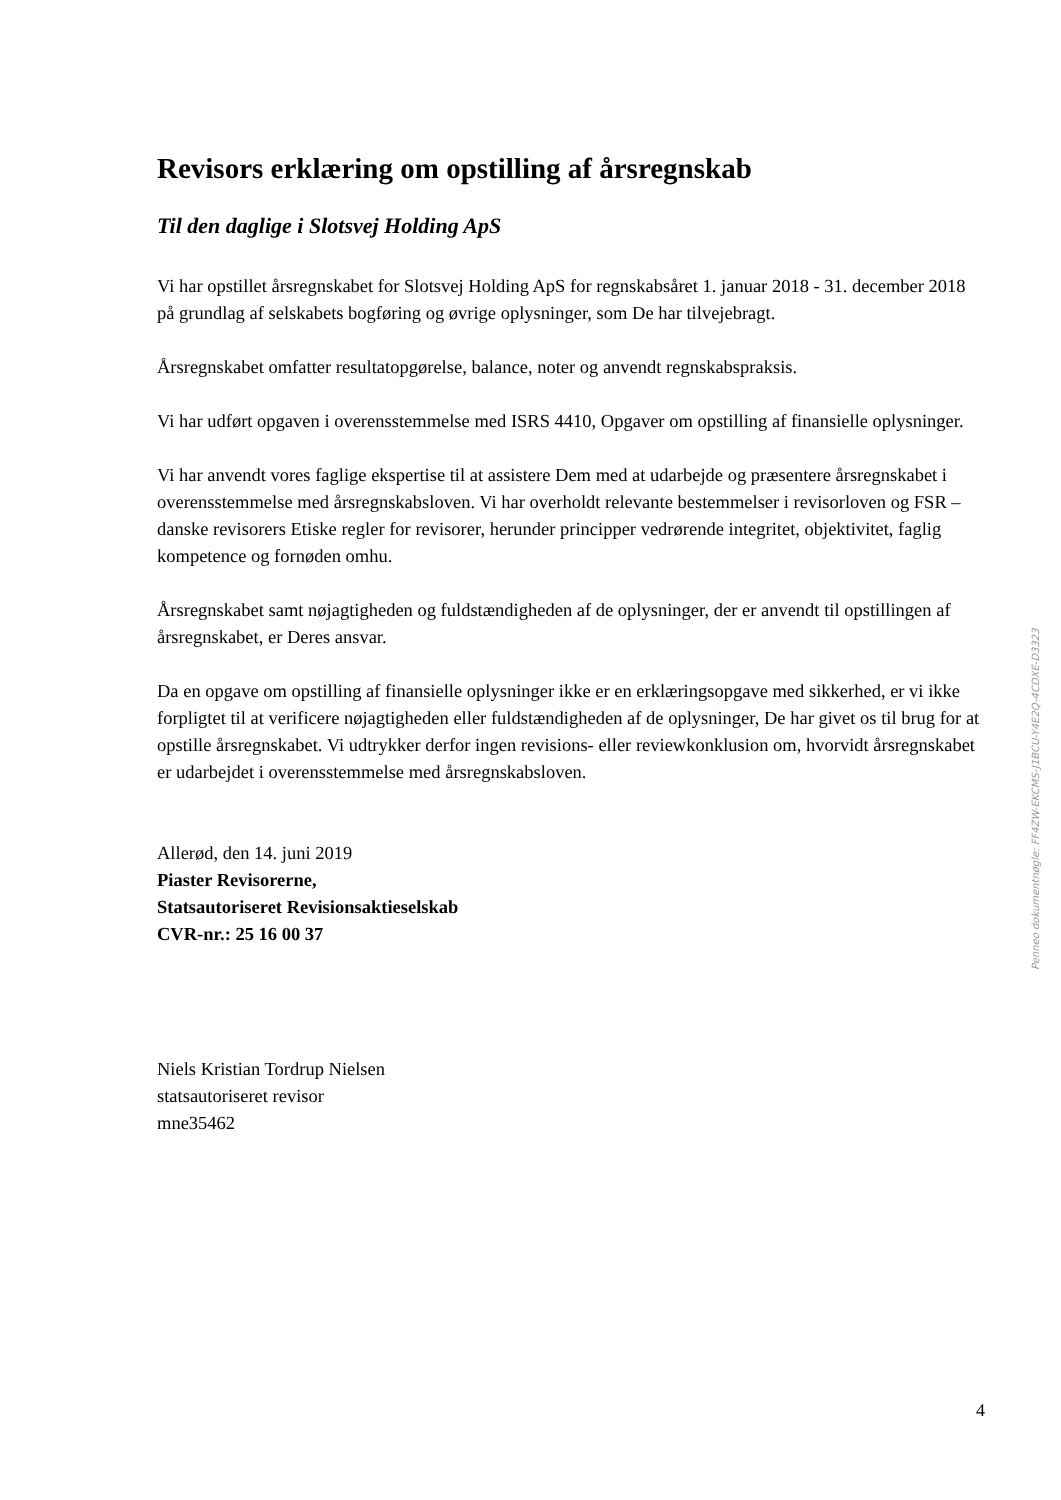Revisors erklæring om opstilling af årsregnskab
Til den daglige i Slotsvej Holding ApS
Vi har opstillet årsregnskabet for Slotsvej Holding ApS for regnskabsåret 1. januar 2018 - 31. december 2018 på grundlag af selskabets bogføring og øvrige oplysninger, som De har tilvejebragt.
Årsregnskabet omfatter resultatopgørelse, balance, noter og anvendt regnskabspraksis.
Vi har udført opgaven i overensstemmelse med ISRS 4410, Opgaver om opstilling af finansielle oplysninger.
Vi har anvendt vores faglige ekspertise til at assistere Dem med at udarbejde og præsentere årsregnskabet i overensstemmelse med årsregnskabsloven. Vi har overholdt relevante bestemmelser i revisorloven og FSR – danske revisorers Etiske regler for revisorer, herunder principper vedrørende integritet, objektivitet, faglig kompetence og fornøden omhu.
Årsregnskabet samt nøjagtigheden og fuldstændigheden af de oplysninger, der er anvendt til opstillingen af årsregnskabet, er Deres ansvar.
Da en opgave om opstilling af finansielle oplysninger ikke er en erklæringsopgave med sikkerhed, er vi ikke forpligtet til at verificere nøjagtigheden eller fuldstændigheden af de oplysninger, De har givet os til brug for at opstille årsregnskabet. Vi udtrykker derfor ingen revisions- eller reviewkonklusion om, hvorvidt årsregnskabet er udarbejdet i overensstemmelse med årsregnskabsloven.
Allerød, den 14. juni 2019
Piaster Revisorerne,
Statsautoriseret Revisionsaktieselskab
CVR-nr.: 25 16 00 37
Niels Kristian Tordrup Nielsen
statsautoriseret revisor
mne35462
Penneo dokumentnøgle: FF4ZW-EKCMS-J1BCU-Y4E2Q-4CDXE-D3323
4